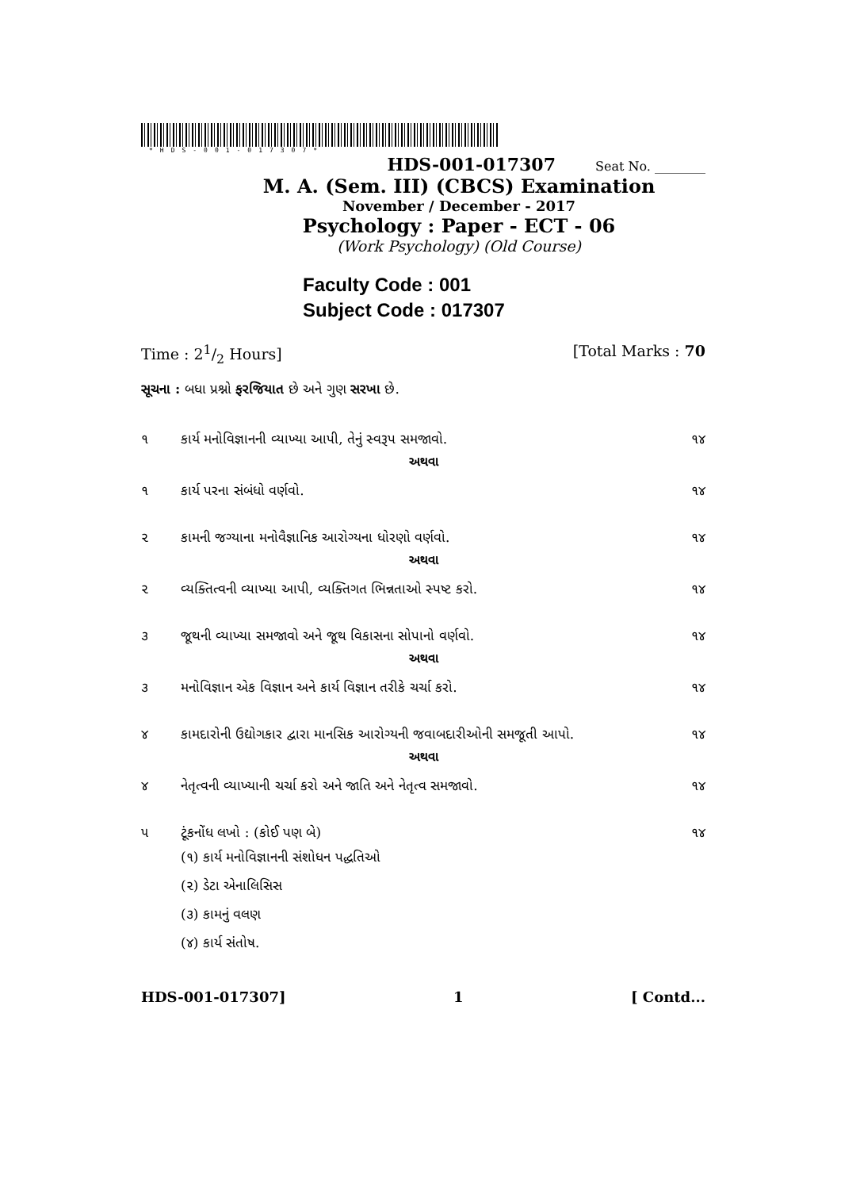*HDS-001-017307*
HDS-001-017307 Seat No. ________
M. A. (Sem. III) (CBCS) Examination
November / December - 2017
Psychology : Paper - ECT - 06
(Work Psychology) (Old Course)
Faculty Code : 001
Subject Code : 017307
Time : 21/2 Hours] [Total Marks : 70
સૂચના : બધા પ્રશ્નો ફરજિયાત છે અને ગુણ સરખા છે.
૧ કાર્ય મનોવિજ્ઞાનની વ્યાખ્યા આપી, તેનું સ્વરૂપ સમજાવો. ૧૪
અથવા
૧ કાર્ય પરના સંબંધો વર્ણવો. ૧૪
૨ કામની જગ્યાના મનોવૈજ્ઞાનિક આરોગ્યના ધોરણો વર્ણવો. ૧૪
અથવા
૨ વ્યક્તિત્વની વ્યાખ્યા આપી, વ્યક્તિગત ભિન્નતાઓ સ્પષ્ટ કરો. ૧૪
૩ જૂથની વ્યાખ્યા સમજાવો અને જૂથ વિકાસના સોપાનો વર્ણવો. ૧૪
અથવા
૩ મનોવિજ્ઞાન એક વિજ્ઞાન અને કાર્ય વિજ્ઞાન તરીકે ચર્ચા કરો. ૧૪
૪ કામદારોની ઉદ્યોગકાર દ્વારા માનસિક આરોગ્યની જવાબદારીઓની સમજૂતી આપો. ૧૪
અથવા
૪ નેતૃત્વની વ્યાખ્યાની ચર્ચા કરો અને જાતિ અને નેતૃત્વ સમજાવો. ૧૪
૫ ટૂંકનોંધ લખો : (કોઈ પણ બે) ૧૪
(૧) કાર્ય મનોવિજ્ઞાનની સંશોધન પદ્ધતિઓ
(૨) ડેટા એનાલિસિસ
(૩) કામનું વલણ
(૪) કાર્ય સંતોષ.
HDS-001-017307] 1 [ Contd...